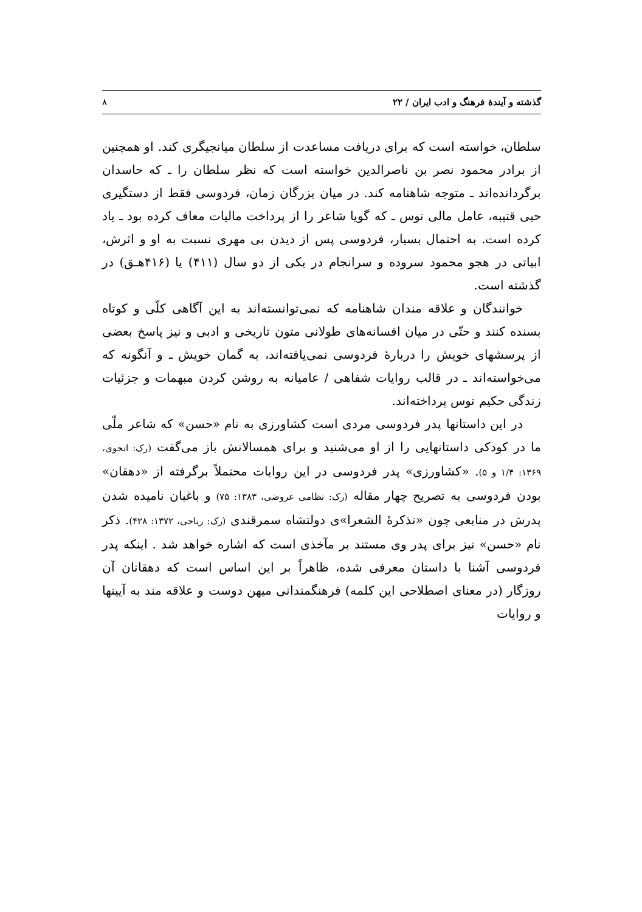گذشته و آیندهٔ فرهنگ و ادب ایران / ۲۲ ۸
سلطان، خواسته است که برای دریافت مساعدت از سلطان میانجیگری کند. او همچنین از برادر محمود نصر بن ناصرالدین خواسته است که نظر سلطان را ـ که حاسدان برگردانده‌اند ـ متوجه شاهنامه کند. در میان بزرگان زمان، فردوسی فقط از دستگیری حیی قتیبه، عامل مالی توس ـ که گویا شاعر را از پرداخت مالیات معاف کرده بود ـ یاد کرده است. به احتمال بسیار، فردوسی پس از دیدن بی مهری نسبت به او و اثرش، ابیاتی در هجو محمود سروده و سرانجام در یکی از دو سال (۴۱۱) یا (۴۱۶هـق) در گذشته است.
خوانندگان و علاقه مندان شاهنامه که نمی‌توانسته‌اند به این آگاهی کلّی و کوتاه بسنده کنند و حتّی در میان افسانه‌های طولانی متون تاریخی و ادبی و نیز پاسخ بعضی از پرسشهای خویش را دربارهٔ فردوسی نمی‌یافته‌اند، به گمان خویش ـ و آنگونه که می‌خواسته‌اند ـ در قالب روایات شفاهی / عامیانه به روشن کردن مبهمات و جزئیات زندگی حکیم توس پرداخته‌اند.
در این داستانها پدر فردوسی مردی است کشاورزی به نام «حسن» که شاعر ملّی ما در کودکی داستانهایی را از او می‌شنید و برای همسالانش باز می‌گفت (رک: انجوی، ۱۳۶۹: ۱/۴ و ۵). «کشاورزی» پدر فردوسی در این روایات محتملاً برگرفته از «دهقان» بودن فردوسی به تصریح چهار مقاله (رک: نظامی عروضی، ۱۳۸۳: ۷۵) و باغبان نامیده شدن پدرش در منابعی چون «تذکرهٔ الشعرا»ی دولتشاه سمرقندی (رک: ریاحی، ۱۳۷۲: ۴۲۸). ذکر نام «حسن» نیز برای پدر وی مستند بر مآخذی است که اشاره خواهد شد . اینکه پدر فردوسی آشنا با داستان معرفی شده، ظاهراً بر این اساس است که دهقانان آن روزگار (در معنای اصطلاحی این کلمه) فرهنگمندانی میهن دوست و علاقه مند به آیینها و روایات